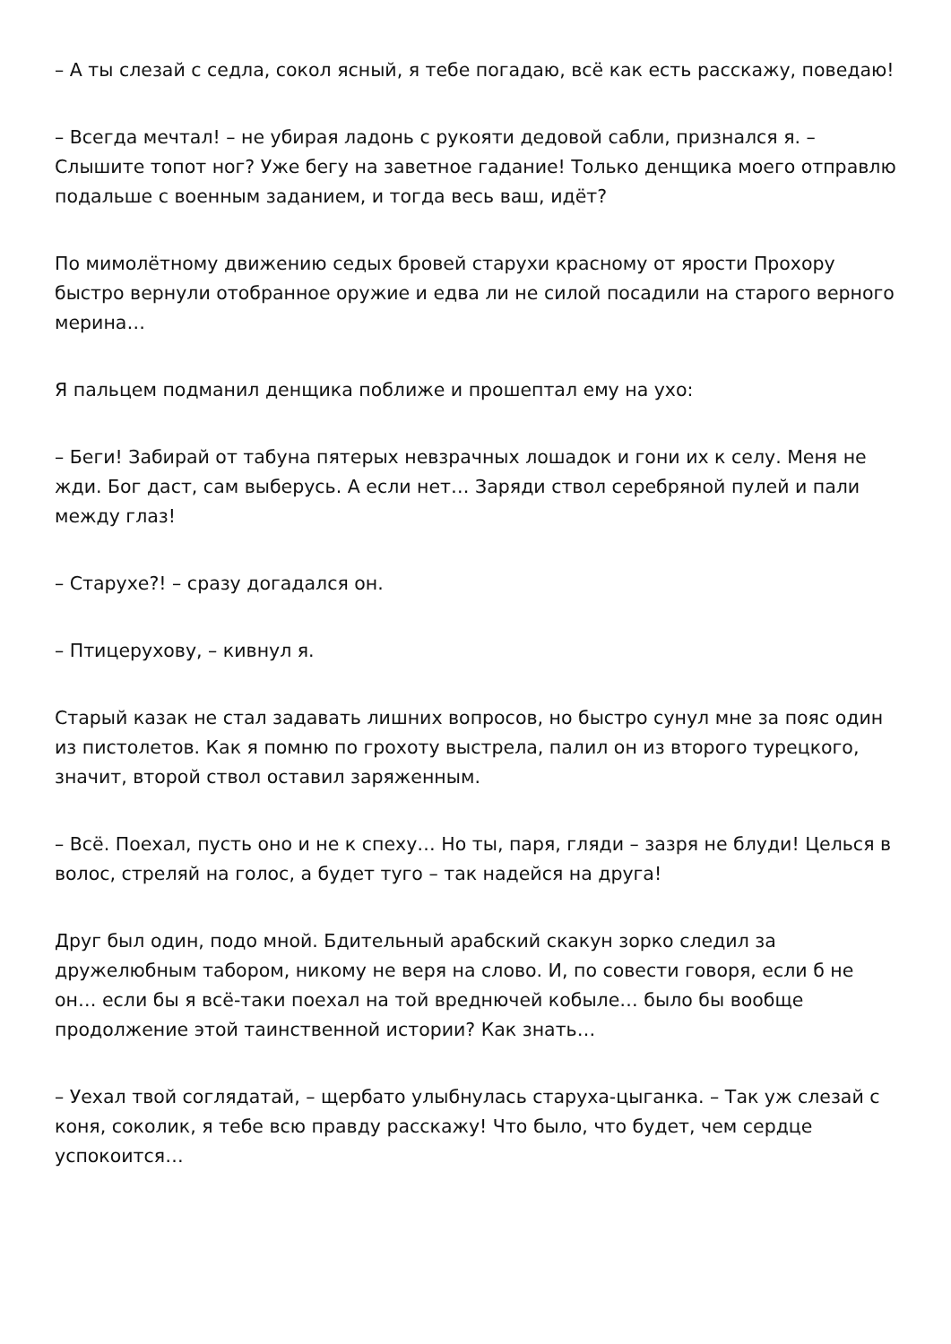– А ты слезай с седла, сокол ясный, я тебе погадаю, всё как есть расскажу, поведаю!
– Всегда мечтал! – не убирая ладонь с рукояти дедовой сабли, признался я. – Слышите топот ног? Уже бегу на заветное гадание! Только денщика моего отправлю подальше с военным заданием, и тогда весь ваш, идёт?
По мимолётному движению седых бровей старухи красному от ярости Прохору быстро вернули отобранное оружие и едва ли не силой посадили на старого верного мерина…
Я пальцем подманил денщика поближе и прошептал ему на ухо:
– Беги! Забирай от табуна пятерых невзрачных лошадок и гони их к селу. Меня не жди. Бог даст, сам выберусь. А если нет… Заряди ствол серебряной пулей и пали между глаз!
– Старухе?! – сразу догадался он.
– Птицерухову, – кивнул я.
Старый казак не стал задавать лишних вопросов, но быстро сунул мне за пояс один из пистолетов. Как я помню по грохоту выстрела, палил он из второго турецкого, значит, второй ствол оставил заряженным.
– Всё. Поехал, пусть оно и не к спеху… Но ты, паря, гляди – зазря не блуди! Целься в волос, стреляй на голос, а будет туго – так надейся на друга!
Друг был один, подо мной. Бдительный арабский скакун зорко следил за дружелюбным табором, никому не веря на слово. И, по совести говоря, если б не он… если бы я всё-таки поехал на той вреднючей кобыле… было бы вообще продолжение этой таинственной истории? Как знать…
– Уехал твой соглядатай, – щербато улыбнулась старуха-цыганка. – Так уж слезай с коня, соколик, я тебе всю правду расскажу! Что было, что будет, чем сердце успокоится…